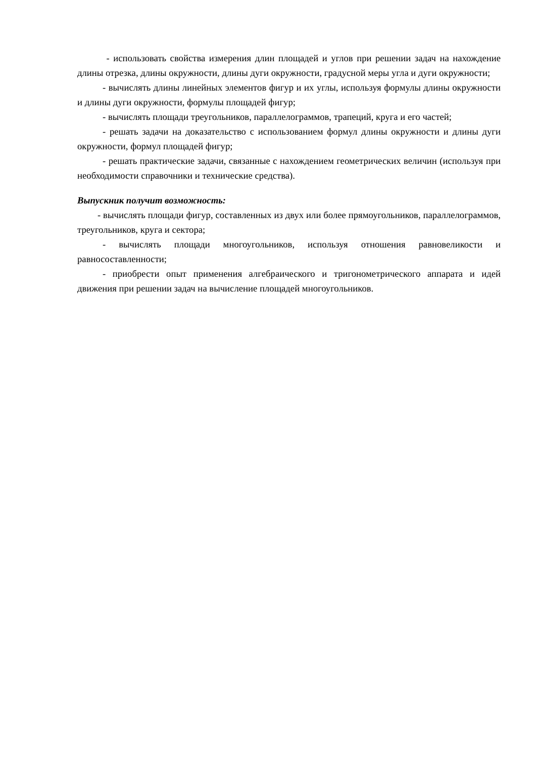- использовать свойства измерения длин площадей и углов при решении задач на нахождение длины отрезка, длины окружности, длины дуги окружности, градусной меры угла и дуги окружности;
- вычислять длины линейных элементов фигур и их углы, используя формулы длины окружности и длины дуги окружности, формулы площадей фигур;
- вычислять площади треугольников, параллелограммов, трапеций, круга и его частей;
- решать задачи на доказательство с использованием формул длины окружности и длины дуги окружности, формул площадей фигур;
- решать практические задачи, связанные с нахождением геометрических величин (используя при необходимости справочники и технические средства).
Выпускник получит возможность:
- вычислять площади фигур, составленных из двух или более прямоугольников, параллелограммов, треугольников, круга и сектора;
- вычислять площади многоугольников, используя отношения равновеликости и равносоставленности;
- приобрести опыт применения алгебраического и тригонометрического аппарата и идей движения при решении задач на вычисление площадей многоугольников.